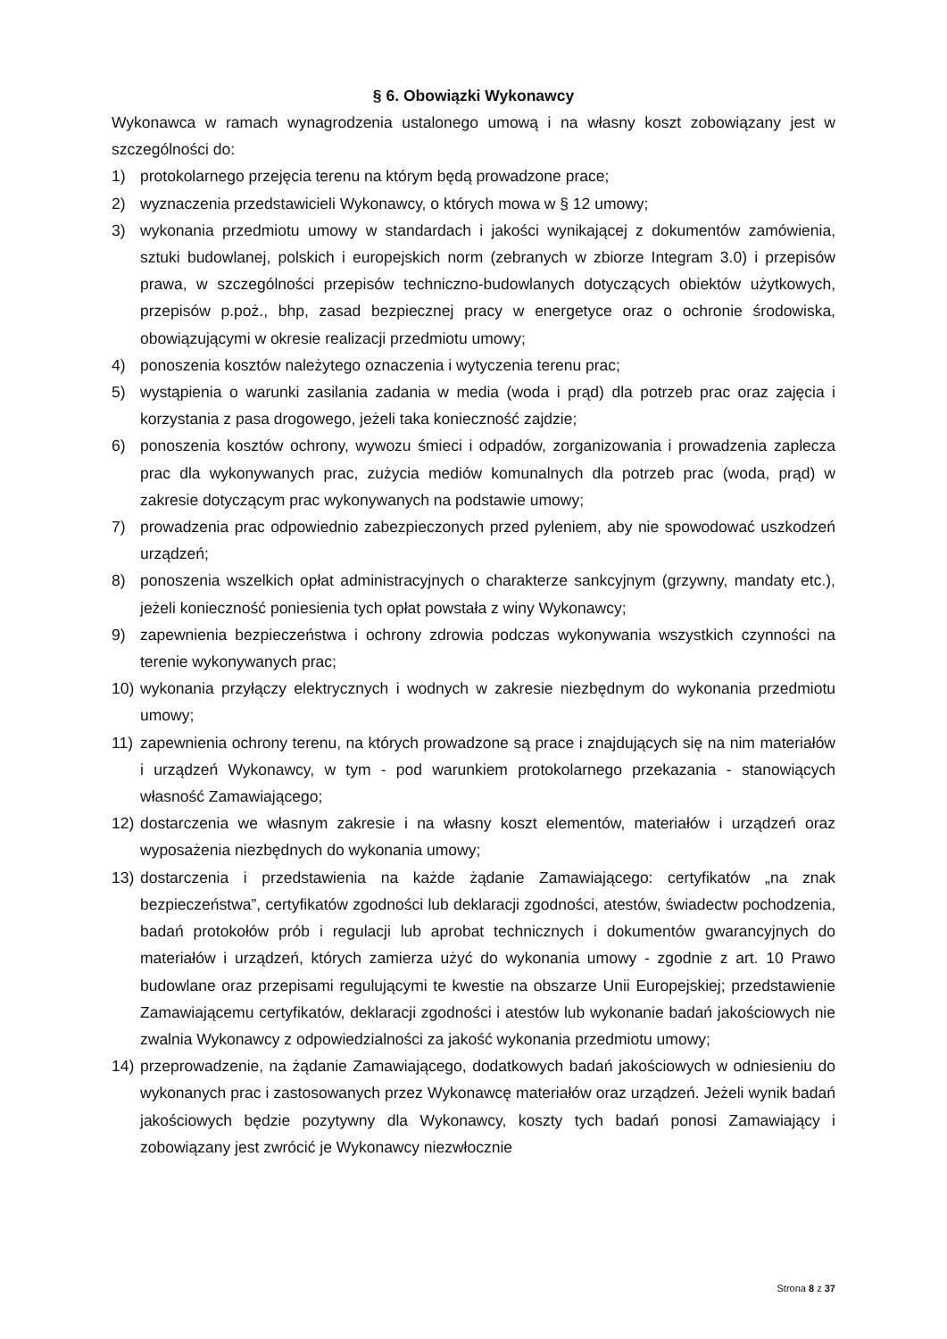§ 6. Obowiązki Wykonawcy
Wykonawca w ramach wynagrodzenia ustalonego umową i na własny koszt zobowiązany jest w szczególności do:
1) protokolarnego przejęcia terenu na którym będą prowadzone prace;
2) wyznaczenia przedstawicieli Wykonawcy, o których mowa w § 12 umowy;
3) wykonania przedmiotu umowy w standardach i jakości wynikającej z dokumentów zamówienia, sztuki budowlanej, polskich i europejskich norm (zebranych w zbiorze Integram 3.0) i przepisów prawa, w szczególności przepisów techniczno-budowlanych dotyczących obiektów użytkowych, przepisów p.poż., bhp, zasad bezpiecznej pracy w energetyce oraz o ochronie środowiska, obowiązującymi w okresie realizacji przedmiotu umowy;
4) ponoszenia kosztów należytego oznaczenia i wytyczenia terenu prac;
5) wystąpienia o warunki zasilania zadania w media (woda i prąd) dla potrzeb prac oraz zajęcia i korzystania z pasa drogowego, jeżeli taka konieczność zajdzie;
6) ponoszenia kosztów ochrony, wywozu śmieci i odpadów, zorganizowania i prowadzenia zaplecza prac dla wykonywanych prac, zużycia mediów komunalnych dla potrzeb prac (woda, prąd) w zakresie dotyczącym prac wykonywanych na podstawie umowy;
7) prowadzenia prac odpowiednio zabezpieczonych przed pyleniem, aby nie spowodować uszkodzeń urządzeń;
8) ponoszenia wszelkich opłat administracyjnych o charakterze sankcyjnym (grzywny, mandaty etc.), jeżeli konieczność poniesienia tych opłat powstała z winy Wykonawcy;
9) zapewnienia bezpieczeństwa i ochrony zdrowia podczas wykonywania wszystkich czynności na terenie wykonywanych prac;
10) wykonania przyłączy elektrycznych i wodnych w zakresie niezbędnym do wykonania przedmiotu umowy;
11) zapewnienia ochrony terenu, na których prowadzone są prace i znajdujących się na nim materiałów i urządzeń Wykonawcy, w tym - pod warunkiem protokolarnego przekazania - stanowiących własność Zamawiającego;
12) dostarczenia we własnym zakresie i na własny koszt elementów, materiałów i urządzeń oraz wyposażenia niezbędnych do wykonania umowy;
13) dostarczenia i przedstawienia na każde żądanie Zamawiającego: certyfikatów „na znak bezpieczeństwa”, certyfikatów zgodności lub deklaracji zgodności, atestów, świadectw pochodzenia, badań protokołów prób i regulacji lub aprobat technicznych i dokumentów gwarancyjnych do materiałów i urządzeń, których zamierza użyć do wykonania umowy - zgodnie z art. 10 Prawo budowlane oraz przepisami regulującymi te kwestie na obszarze Unii Europejskiej; przedstawienie Zamawiającemu certyfikatów, deklaracji zgodności i atestów lub wykonanie badań jakościowych nie zwalnia Wykonawcy z odpowiedzialności za jakość wykonania przedmiotu umowy;
14) przeprowadzenie, na żądanie Zamawiającego, dodatkowych badań jakościowych w odniesieniu do wykonanych prac i zastosowanych przez Wykonawcę materiałów oraz urządzeń. Jeżeli wynik badań jakościowych będzie pozytywny dla Wykonawcy, koszty tych badań ponosi Zamawiający i zobowiązany jest zwrócić je Wykonawcy niezwłocznie
Strona 8 z 37